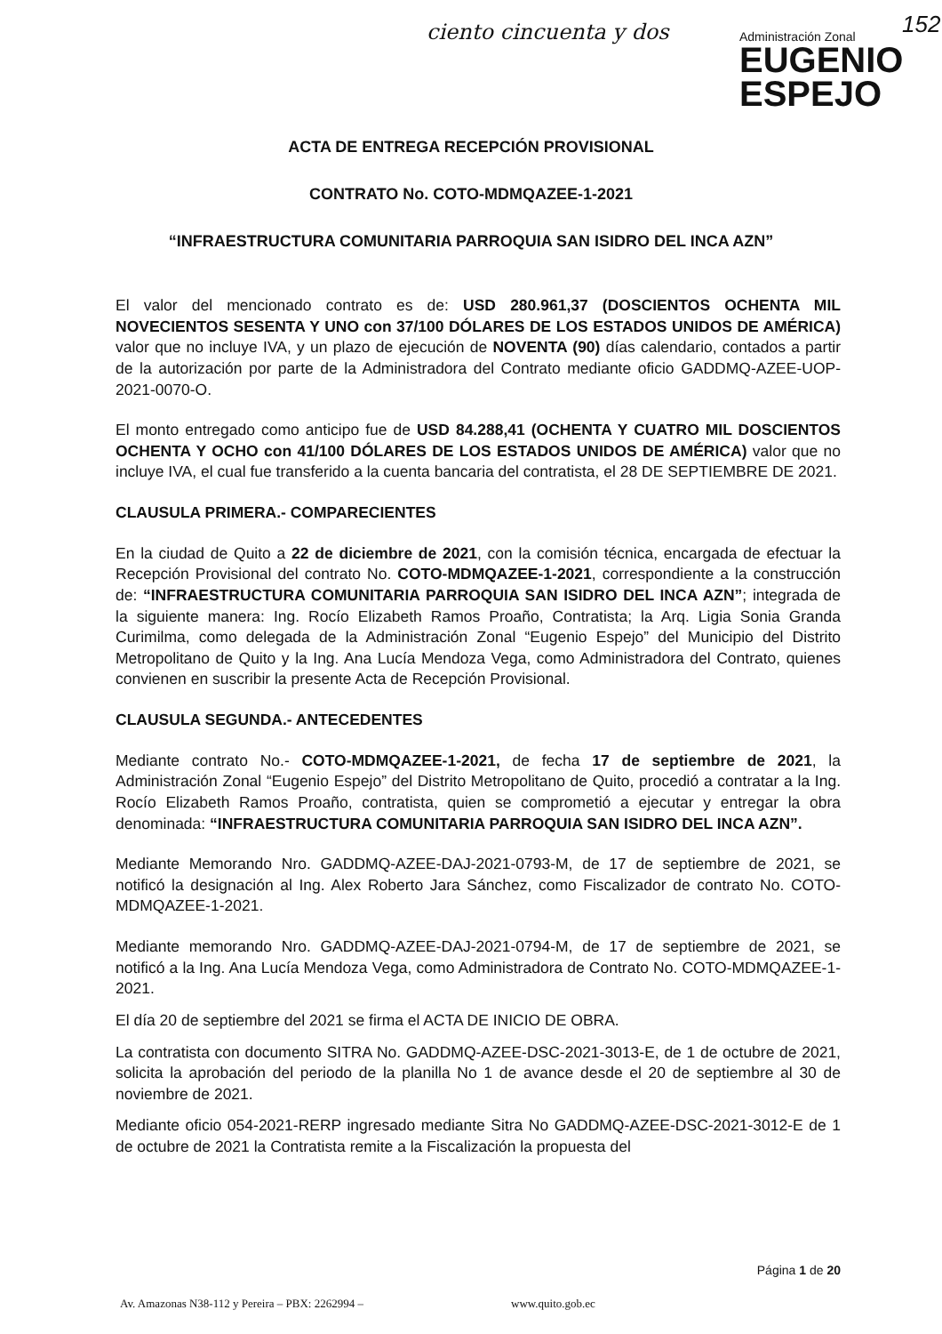ciento cincuenta y dos
Administración Zonal
EUGENIO
ESPEJO
152
ACTA DE ENTREGA RECEPCIÓN PROVISIONAL
CONTRATO No. COTO-MDMQAZEE-1-2021
“INFRAESTRUCTURA COMUNITARIA PARROQUIA SAN ISIDRO DEL INCA AZN”
El valor del mencionado contrato es de: USD 280.961,37 (DOSCIENTOS OCHENTA MIL NOVECIENTOS SESENTA Y UNO con 37/100 DÓLARES DE LOS ESTADOS UNIDOS DE AMÉRICA) valor que no incluye IVA, y un plazo de ejecución de NOVENTA (90) días calendario, contados a partir de la autorización por parte de la Administradora del Contrato mediante oficio GADDMQ-AZEE-UOP-2021-0070-O.
El monto entregado como anticipo fue de USD 84.288,41 (OCHENTA Y CUATRO MIL DOSCIENTOS OCHENTA Y OCHO con 41/100 DÓLARES DE LOS ESTADOS UNIDOS DE AMÉRICA) valor que no incluye IVA, el cual fue transferido a la cuenta bancaria del contratista, el 28 DE SEPTIEMBRE DE 2021.
CLAUSULA PRIMERA.- COMPARECIENTES
En la ciudad de Quito a 22 de diciembre de 2021, con la comisión técnica, encargada de efectuar la Recepción Provisional del contrato No. COTO-MDMQAZEE-1-2021, correspondiente a la construcción de: “INFRAESTRUCTURA COMUNITARIA PARROQUIA SAN ISIDRO DEL INCA AZN”; integrada de la siguiente manera: Ing. Rocío Elizabeth Ramos Proaño, Contratista; la Arq. Ligia Sonia Granda Curimilma, como delegada de la Administración Zonal “Eugenio Espejo” del Municipio del Distrito Metropolitano de Quito y la Ing. Ana Lucía Mendoza Vega, como Administradora del Contrato, quienes convienen en suscribir la presente Acta de Recepción Provisional.
CLAUSULA SEGUNDA.- ANTECEDENTES
Mediante contrato No.- COTO-MDMQAZEE-1-2021, de fecha 17 de septiembre de 2021, la Administración Zonal “Eugenio Espejo” del Distrito Metropolitano de Quito, procedió a contratar a la Ing. Rocío Elizabeth Ramos Proaño, contratista, quien se comprometió a ejecutar y entregar la obra denominada: “INFRAESTRUCTURA COMUNITARIA PARROQUIA SAN ISIDRO DEL INCA AZN”.
Mediante Memorando Nro. GADDMQ-AZEE-DAJ-2021-0793-M, de 17 de septiembre de 2021, se notificó la designación al Ing. Alex Roberto Jara Sánchez, como Fiscalizador de contrato No. COTO-MDMQAZEE-1-2021.
Mediante memorando Nro. GADDMQ-AZEE-DAJ-2021-0794-M, de 17 de septiembre de 2021, se notificó a la Ing. Ana Lucía Mendoza Vega, como Administradora de Contrato No. COTO-MDMQAZEE-1-2021.
El día 20 de septiembre del 2021 se firma el ACTA DE INICIO DE OBRA.
La contratista con documento SITRA No. GADDMQ-AZEE-DSC-2021-3013-E, de 1 de octubre de 2021, solicita la aprobación del periodo de la planilla No 1 de avance desde el 20 de septiembre al 30 de noviembre de 2021.
Mediante oficio 054-2021-RERP ingresado mediante Sitra No GADDMQ-AZEE-DSC-2021-3012-E de 1 de octubre de 2021 la Contratista remite a la Fiscalización la propuesta del
Página 1 de 20
Av. Amazonas N38-112 y Pereira – PBX: 2262994 –
www.quito.gob.ec